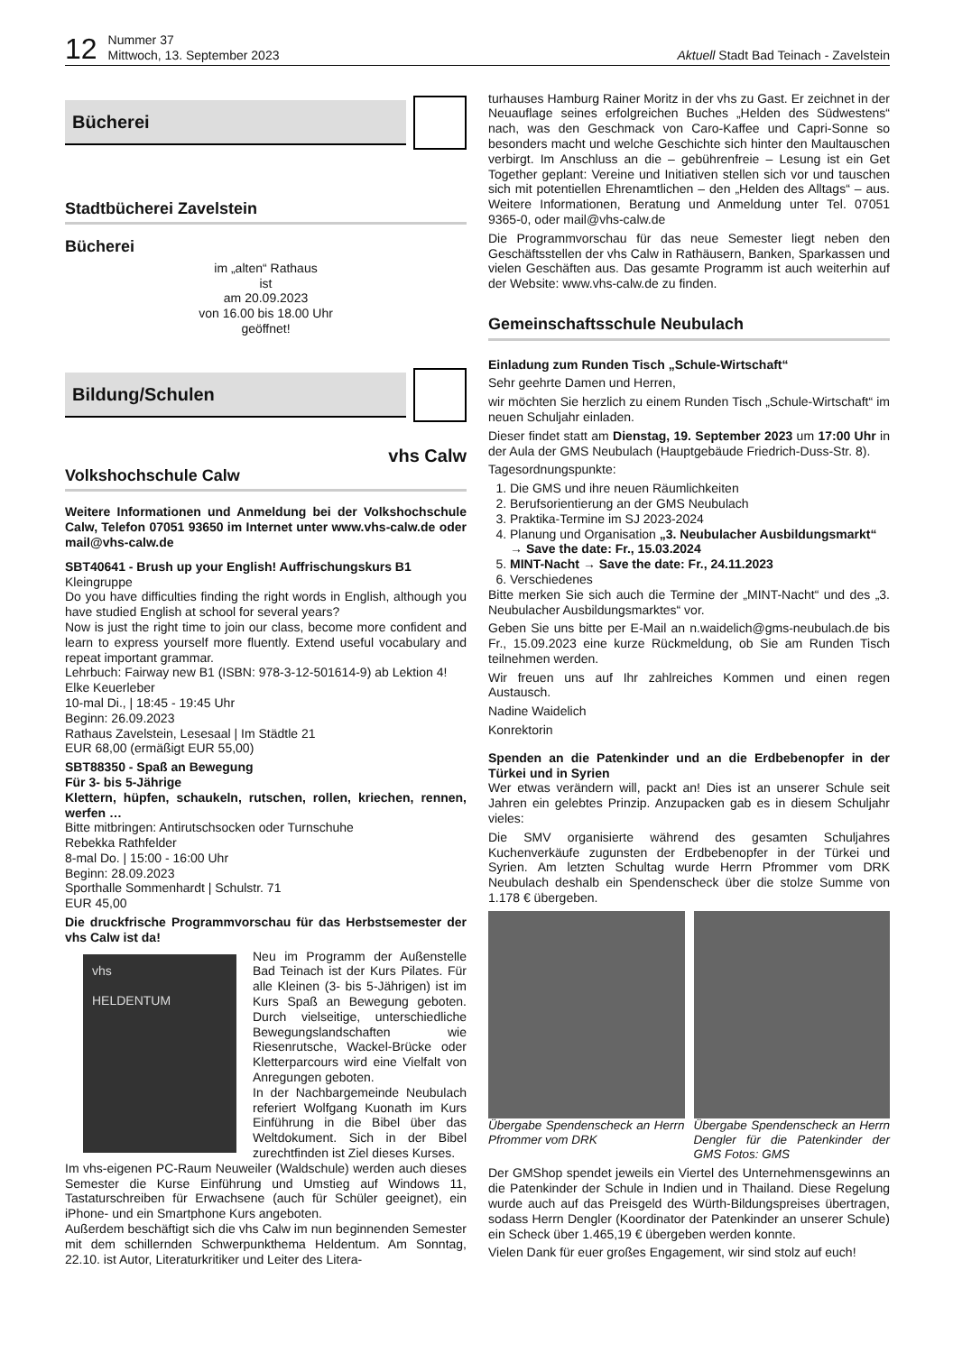12 Nummer 37
Mittwoch, 13. September 2023 Aktuell Stadt Bad Teinach - Zavelstein
Bücherei
Stadtbücherei Zavelstein
Bücherei
im „alten“ Rathaus
ist
am 20.09.2023
von 16.00 bis 18.00 Uhr
geöffnet!
Bildung/Schulen
vhs Calw
Volkshochschule Calw
Weitere Informationen und Anmeldung bei der Volkshochschule Calw, Telefon 07051 93650 im Internet unter www.vhs-calw.de oder mail@vhs-calw.de
SBT40641 - Brush up your English! Auffrischungskurs B1
Kleingruppe
Do you have difficulties finding the right words in English, although you have studied English at school for several years?
Now is just the right time to join our class, become more confident and learn to express yourself more fluently. Extend useful vocabulary and repeat important grammar.
Lehrbuch: Fairway new B1 (ISBN: 978-3-12-501614-9) ab Lektion 4!
Elke Keuerleber
10-mal Di., | 18:45 - 19:45 Uhr
Beginn: 26.09.2023
Rathaus Zavelstein, Lesesaal | Im Städtle 21
EUR 68,00 (ermäßigt EUR 55,00)
SBT88350 - Spaß an Bewegung
Für 3- bis 5-Jährige
Klettern, hüpfen, schaukeln, rutschen, rollen, kriechen, rennen, werfen …
Bitte mitbringen: Antirutschsocken oder Turnschuhe
Rebekka Rathfelder
8-mal Do. | 15:00 - 16:00 Uhr
Beginn: 28.09.2023
Sporthalle Sommenhardt | Schulstr. 71
EUR 45,00
Die druckfrische Programmvorschau für das Herbstsemester der vhs Calw ist da!
vhs
HELDENTUM
Neu im Programm der Außenstelle Bad Teinach ist der Kurs Pilates. Für alle Kleinen (3- bis 5-Jährigen) ist im Kurs Spaß an Bewegung geboten. Durch vielseitige, unterschiedliche Bewegungslandschaften wie Riesenrutsche, Wackel-Brücke oder Kletterparcours wird eine Vielfalt von Anregungen geboten.
In der Nachbargemeinde Neubulach referiert Wolfgang Kuonath im Kurs Einführung in die Bibel über das Weltdokument. Sich in der Bibel zurechtfinden ist Ziel dieses Kurses.
Im vhs-eigenen PC-Raum Neuweiler (Waldschule) werden auch dieses Semester die Kurse Einführung und Umstieg auf Windows 11, Tastaturschreiben für Erwachsene (auch für Schüler geeignet), ein iPhone- und ein Smartphone Kurs angeboten.
Außerdem beschäftigt sich die vhs Calw im nun beginnenden Semester mit dem schillernden Schwerpunkthema Heldentum. Am Sonntag, 22.10. ist Autor, Literaturkritiker und Leiter des Litera-
turhauses Hamburg Rainer Moritz in der vhs zu Gast. Er zeichnet in der Neuauflage seines erfolgreichen Buches „Helden des Südwestens“ nach, was den Geschmack von Caro-Kaffee und Capri-Sonne so besonders macht und welche Geschichte sich hinter den Maultauschen verbirgt. Im Anschluss an die – gebührenfreie – Lesung ist ein Get Together geplant: Vereine und Initiativen stellen sich vor und tauschen sich mit potentiellen Ehrenamtlichen – den „Helden des Alltags“ – aus. Weitere Informationen, Beratung und Anmeldung unter Tel. 07051 9365-0, oder mail@vhs-calw.de
Die Programmvorschau für das neue Semester liegt neben den Geschäftsstellen der vhs Calw in Rathäusern, Banken, Sparkassen und vielen Geschäften aus. Das gesamte Programm ist auch weiterhin auf der Website: www.vhs-calw.de zu finden.
Gemeinschaftsschule Neubulach
Einladung zum Runden Tisch „Schule-Wirtschaft“
Sehr geehrte Damen und Herren,
wir möchten Sie herzlich zu einem Runden Tisch „Schule-Wirtschaft“ im neuen Schuljahr einladen.
Dieser findet statt am Dienstag, 19. September 2023 um 17:00 Uhr in der Aula der GMS Neubulach (Hauptgebäude Friedrich-Duss-Str. 8).
Tagesordnungspunkte:
1. Die GMS und ihre neuen Räumlichkeiten
2. Berufsorientierung an der GMS Neubulach
3. Praktika-Termine im SJ 2023-2024
4. Planung und Organisation „3. Neubulacher Ausbildungsmarkt“ → Save the date: Fr., 15.03.2024
5. MINT-Nacht → Save the date: Fr., 24.11.2023
6. Verschiedenes
Bitte merken Sie sich auch die Termine der „MINT-Nacht“ und des „3. Neubulacher Ausbildungsmarktes“ vor.
Geben Sie uns bitte per E-Mail an n.waidelich@gms-neubulach.de bis Fr., 15.09.2023 eine kurze Rückmeldung, ob Sie am Runden Tisch teilnehmen werden.
Wir freuen uns auf Ihr zahlreiches Kommen und einen regen Austausch.
Nadine Waidelich
Konrektorin
Spenden an die Patenkinder und an die Erdbebenopfer in der Türkei und in Syrien
Wer etwas verändern will, packt an! Dies ist an unserer Schule seit Jahren ein gelebtes Prinzip. Anzupacken gab es in diesem Schuljahr vieles:
Die SMV organisierte während des gesamten Schuljahres Kuchenverkäufe zugunsten der Erdbebenopfer in der Türkei und Syrien. Am letzten Schultag wurde Herrn Pfrommer vom DRK Neubulach deshalb ein Spendenscheck über die stolze Summe von 1.178 € übergeben.
Übergabe Spendenscheck an Herrn Pfrommer vom DRK
Übergabe Spendenscheck an Herrn Dengler für die Patenkinder der GMS Fotos: GMS
Der GMShop spendet jeweils ein Viertel des Unternehmensgewinns an die Patenkinder der Schule in Indien und in Thailand. Diese Regelung wurde auch auf das Preisgeld des Würth-Bildungspreises übertragen, sodass Herrn Dengler (Koordinator der Patenkinder an unserer Schule) ein Scheck über 1.465,19 € übergeben werden konnte.
Vielen Dank für euer großes Engagement, wir sind stolz auf euch!